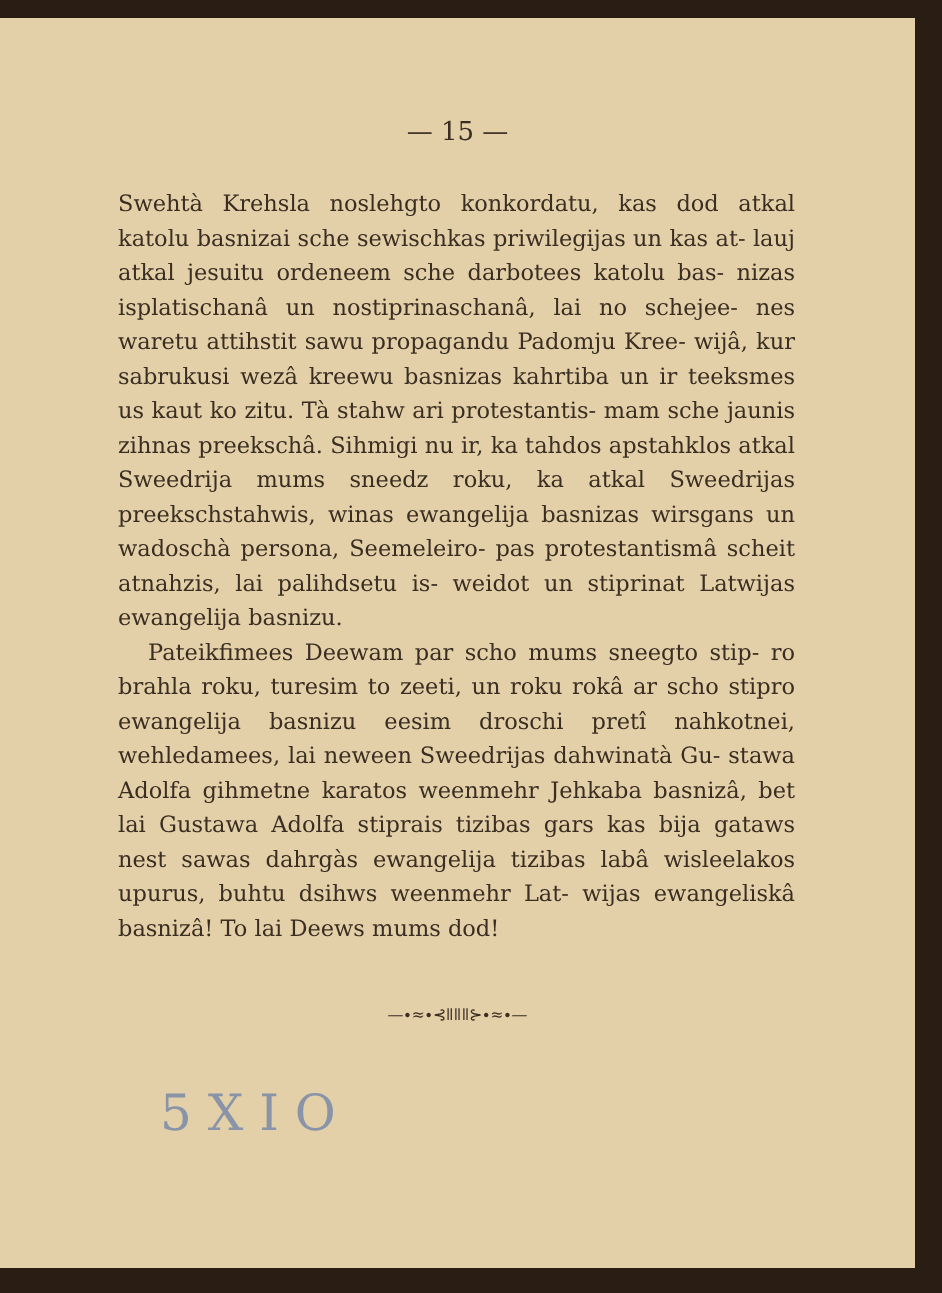— 15 —
Swehtà Krehsla noslehgto konkordatu, kas dod atkal katolu basnizai sche sewischkas priwilegijas un kas at- lauj atkal jesuitu ordeneem sche darbotees katolu bas- nizas isplatischanâ un nostiprinaschanâ, lai no schejee- nes waretu attihstit sawu propagandu Padomju Kree- wijâ, kur sabrukusi wezâ kreewu basnizas kahrtiba un ir teeksmes us kaut ko zitu. Tà stahw ari protestantis- mam sche jaunis zihnas preekschâ. Sihmigi nu ir, ka tahdos apstahklos atkal Sweedrija mums sneedz roku, ka atkal Sweedrijas preekschstahwis, winas ewangelija basnizas wirsgans un wadoschà persona, Seemeleiro- pas protestantismâ scheit atnahzis, lai palihdsetu is- weidot un stiprinat Latwijas ewangelija basnizu.
Pateikfimees Deewam par scho mums sneegto stip- ro brahla roku, turesim to zeeti, un roku rokâ ar scho stipro ewangelija basnizu eesim droschi pretî nahkotnei, wehledamees, lai neween Sweedrijas dahwinatà Gu- stawa Adolfa gihmetne karatos weenmehr Jehkaba basnizâ, bet lai Gustawa Adolfa stiprais tizibas gars kas bija gataws nest sawas dahrgàs ewangelija tizibas labâ wisleelakos upurus, buhtu dsihws weenmehr Lat- wijas ewangeliskâ basnizâ! To lai Deews mums dod!
—∙≈∙⊰ǁǁǁ⊱∙≈∙—
5 X I O